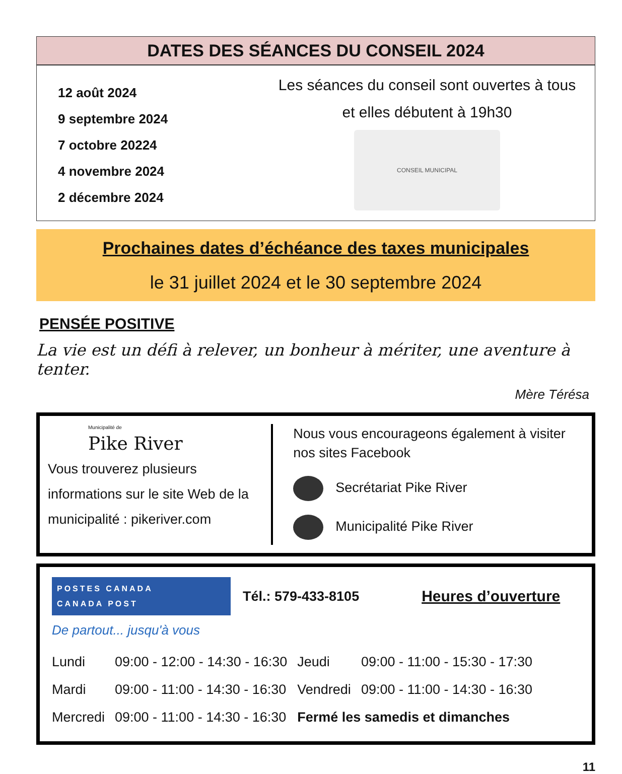DATES DES SÉANCES DU CONSEIL 2024
12 août 2024
9 septembre 2024
7 octobre 20224
4 novembre 2024
2 décembre 2024
Les séances du conseil sont ouvertes à tous
et elles débutent à 19h30
CONSEIL MUNICIPAL
Prochaines dates d’échéance des taxes municipales
le 31 juillet 2024 et le 30 septembre 2024
PENSÉE POSITIVE
La vie est un défi à relever, un bonheur à mériter, une aventure à tenter.
Mère Térésa
Municipalité de
Pike River
Vous trouverez plusieurs informations sur le site Web de la municipalité : pikeriver.com
Nous vous encourageons également à visiter nos sites Facebook
Secrétariat Pike River
Municipalité Pike River
POSTES CANADA
CANADA POST
Tél.: 579-433-8105 Heures d’ouverture
De partout... jusqu'à vous
| Lundi | 09:00 - 12:00 - 14:30 - 16:30 | Jeudi | 09:00 - 11:00 - 15:30 - 17:30 |
| Mardi | 09:00 - 11:00 - 14:30 - 16:30 | Vendredi | 09:00 - 11:00 - 14:30 - 16:30 |
| Mercredi | 09:00 - 11:00 - 14:30 - 16:30 | Fermé les samedis et dimanches | |
11